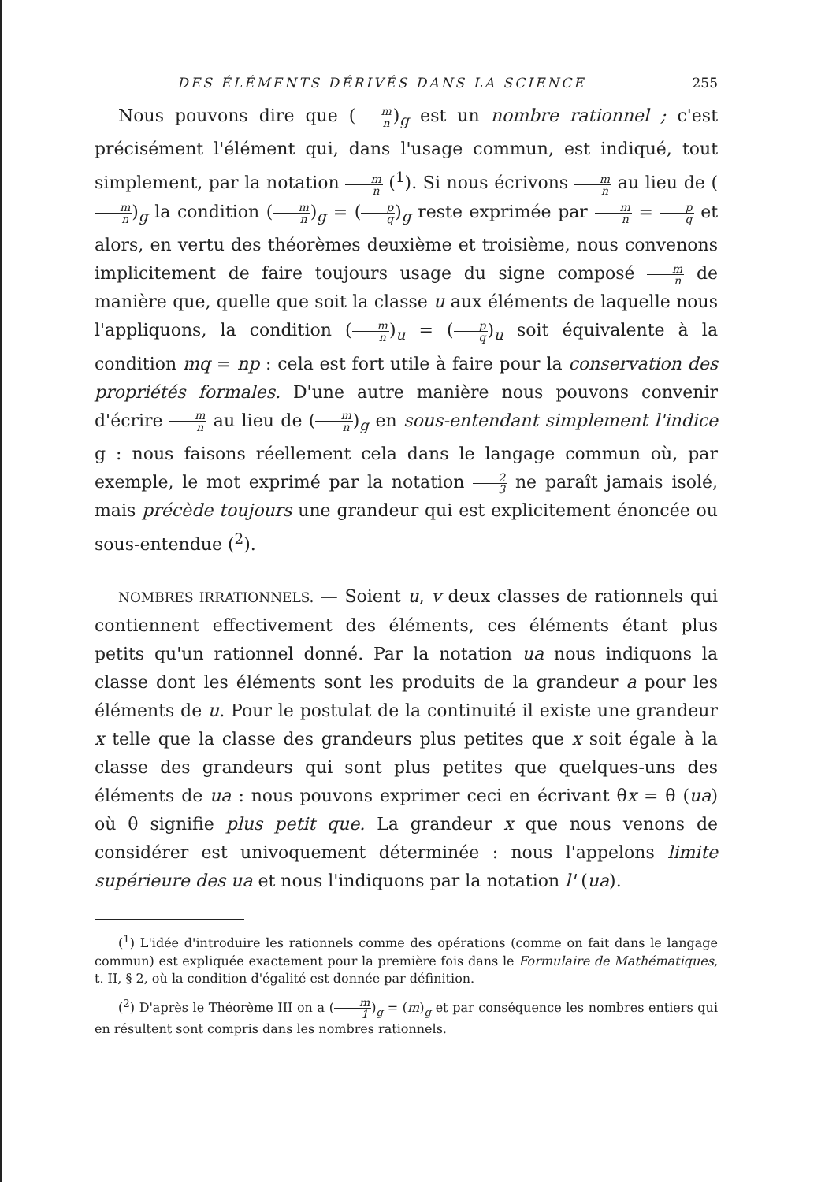DES ÉLÉMENTS DÉRIVÉS DANS LA SCIENCE 255
Nous pouvons dire que (m n)<sub>g</sub> est un nombre rationnel ; c'est précisément l'élément qui, dans l'usage commun, est indiqué, tout simplement, par la notation m n (<sup>1</sup>). Si nous écrivons m n au lieu de (m n)<sub>g</sub> la condition (m n)<sub>g</sub> = (p q)<sub>g</sub> reste exprimée par m n = p q et alors, en vertu des théorèmes deuxième et troisième, nous convenons implicitement de faire toujours usage du signe composé m n de manière que, quelle que soit la classe u aux éléments de laquelle nous l'appliquons, la condition (m n)<sub>u</sub> = (p q)<sub>u</sub> soit équivalente à la condition mq = np : cela est fort utile à faire pour la conservation des propriétés formales. D'une autre manière nous pouvons convenir d'écrire m n au lieu de (m n)<sub>g</sub> en sous-entendant simplement l'indice g : nous faisons réellement cela dans le langage commun où, par exemple, le mot exprimé par la notation 2 3 ne paraît jamais isolé, mais précède toujours une grandeur qui est explicitement énoncée ou sous-entendue (<sup>2</sup>).
NOMBRES IRRATIONNELS. — Soient u, v deux classes de rationnels qui contiennent effectivement des éléments, ces éléments étant plus petits qu'un rationnel donné. Par la notation ua nous indiquons la classe dont les éléments sont les produits de la grandeur a pour les éléments de u. Pour le postulat de la continuité il existe une grandeur x telle que la classe des grandeurs plus petites que x soit égale à la classe des grandeurs qui sont plus petites que quelques-uns des éléments de ua : nous pouvons exprimer ceci en écrivant θx = θ (ua) où θ signifie plus petit que. La grandeur x que nous venons de considérer est univoquement déterminée : nous l'appelons limite supérieure des ua et nous l'indiquons par la notation l' (ua).
(<sup>1</sup>) L'idée d'introduire les rationnels comme des opérations (comme on fait dans le langage commun) est expliquée exactement pour la première fois dans le Formulaire de Mathématiques, t. II, § 2, où la condition d'égalité est donnée par définition.
(<sup>2</sup>) D'après le Théorème III on a (m 1)<sub>g</sub> = (m)<sub>g</sub> et par conséquence les nombres entiers qui en résultent sont compris dans les nombres rationnels.